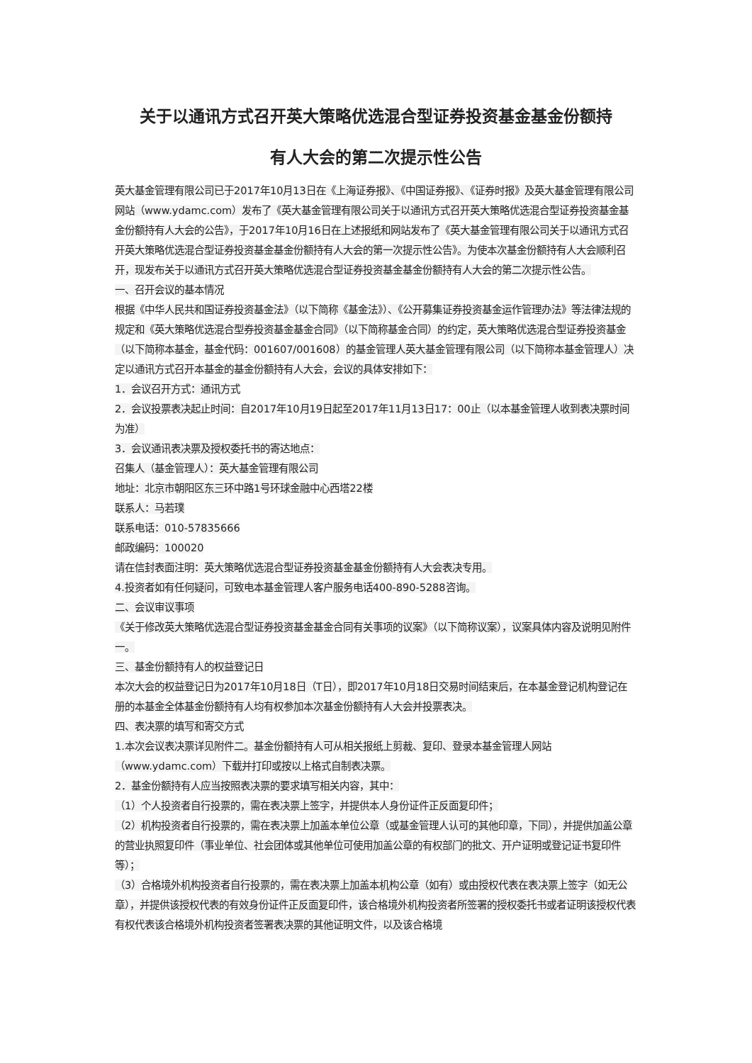关于以通讯方式召开英大策略优选混合型证券投资基金基金份额持
有人大会的第二次提示性公告
英大基金管理有限公司已于2017年10月13日在《上海证券报》、《中国证券报》、《证券时报》及英大基金管理有限公司网站（www.ydamc.com）发布了《英大基金管理有限公司关于以通讯方式召开英大策略优选混合型证券投资基金基金份额持有人大会的公告》，于2017年10月16日在上述报纸和网站发布了《英大基金管理有限公司关于以通讯方式召开英大策略优选混合型证券投资基金基金份额持有人大会的第一次提示性公告》。为使本次基金份额持有人大会顺利召开，现发布关于以通讯方式召开英大策略优选混合型证券投资基金基金份额持有人大会的第二次提示性公告。
一、召开会议的基本情况
根据《中华人民共和国证券投资基金法》（以下简称《基金法》）、《公开募集证券投资基金运作管理办法》等法律法规的规定和《英大策略优选混合型券投资基金基金合同》（以下简称基金合同）的约定，英大策略优选混合型证券投资基金（以下简称本基金，基金代码：001607/001608）的基金管理人英大基金管理有限公司（以下简称本基金管理人）决定以通讯方式召开本基金的基金份额持有人大会，会议的具体安排如下：
1．会议召开方式：通讯方式
2．会议投票表决起止时间：自2017年10月19日起至2017年11月13日17：00止（以本基金管理人收到表决票时间为准）
3．会议通讯表决票及授权委托书的寄达地点：
召集人（基金管理人）：英大基金管理有限公司
地址：北京市朝阳区东三环中路1号环球金融中心西塔22楼
联系人：马若璞
联系电话：010-57835666
邮政编码：100020
请在信封表面注明：英大策略优选混合型证券投资基金基金份额持有人大会表决专用。
4.投资者如有任何疑问，可致电本基金管理人客户服务电话400-890-5288咨询。
二、会议审议事项
《关于修改英大策略优选混合型证券投资基金基金合同有关事项的议案》（以下简称议案），议案具体内容及说明见附件一。
三、基金份额持有人的权益登记日
本次大会的权益登记日为2017年10月18日（T日），即2017年10月18日交易时间结束后，在本基金登记机构登记在册的本基金全体基金份额持有人均有权参加本次基金份额持有人大会并投票表决。
四、表决票的填写和寄交方式
1.本次会议表决票详见附件二。基金份额持有人可从相关报纸上剪裁、复印、登录本基金管理人网站（www.ydamc.com）下载并打印或按以上格式自制表决票。
2．基金份额持有人应当按照表决票的要求填写相关内容，其中：
（1）个人投资者自行投票的，需在表决票上签字，并提供本人身份证件正反面复印件；
（2）机构投资者自行投票的，需在表决票上加盖本单位公章（或基金管理人认可的其他印章，下同），并提供加盖公章的营业执照复印件（事业单位、社会团体或其他单位可使用加盖公章的有权部门的批文、开户证明或登记证书复印件等）；
（3）合格境外机构投资者自行投票的，需在表决票上加盖本机构公章（如有）或由授权代表在表决票上签字（如无公章），并提供该授权代表的有效身份证件正反面复印件，该合格境外机构投资者所签署的授权委托书或者证明该授权代表有权代表该合格境外机构投资者签署表决票的其他证明文件，以及该合格境